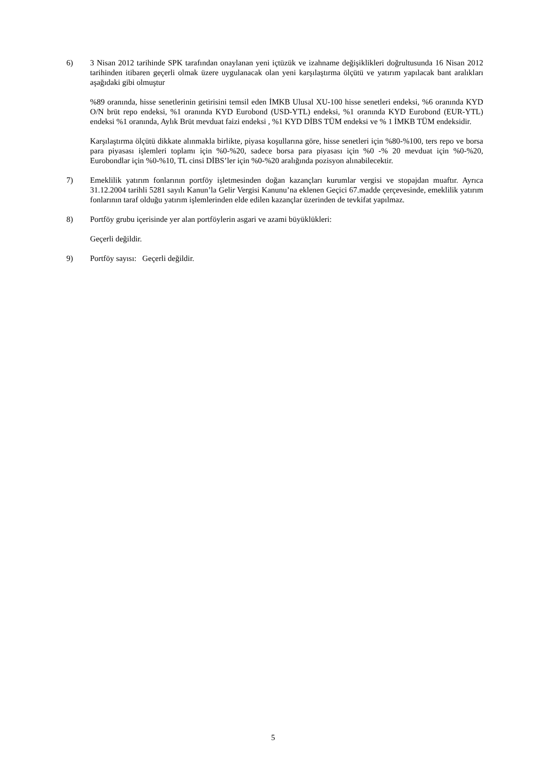6) 3 Nisan 2012 tarihinde SPK tarafından onaylanan yeni içtüzük ve izahname değişiklikleri doğrultusunda 16 Nisan 2012 tarihinden itibaren geçerli olmak üzere uygulanacak olan yeni karşılaştırma ölçütü ve yatırım yapılacak bant aralıkları aşağıdaki gibi olmuştur
%89 oranında, hisse senetlerinin getirisini temsil eden İMKB Ulusal XU-100 hisse senetleri endeksi, %6 oranında KYD O/N brüt repo endeksi, %1 oranında KYD Eurobond (USD-YTL) endeksi, %1 oranında KYD Eurobond (EUR-YTL) endeksi %1 oranında, Aylık Brüt mevduat faizi endeksi , %1 KYD DİBS TÜM endeksi ve % 1 İMKB TÜM endeksidir.
Karşılaştırma ölçütü dikkate alınmakla birlikte, piyasa koşullarına göre, hisse senetleri için %80-%100, ters repo ve borsa para piyasası işlemleri toplamı için %0-%20, sadece borsa para piyasası için %0 -% 20 mevduat için %0-%20, Eurobondlar için %0-%10, TL cinsi DİBS’ler için %0-%20 aralığında pozisyon alınabilecektir.
7) Emeklilik yatırım fonlarının portföy işletmesinden doğan kazançları kurumlar vergisi ve stopajdan muaftır. Ayrıca 31.12.2004 tarihli 5281 sayılı Kanun’la Gelir Vergisi Kanunu’na eklenen Geçici 67.madde çerçevesinde, emeklilik yatırım fonlarının taraf olduğu yatırım işlemlerinden elde edilen kazançlar üzerinden de tevkifat yapılmaz.
8) Portföy grubu içerisinde yer alan portföylerin asgari ve azami büyüklükleri:
Geçerli değildir.
9) Portföy sayısı: Geçerli değildir.
5